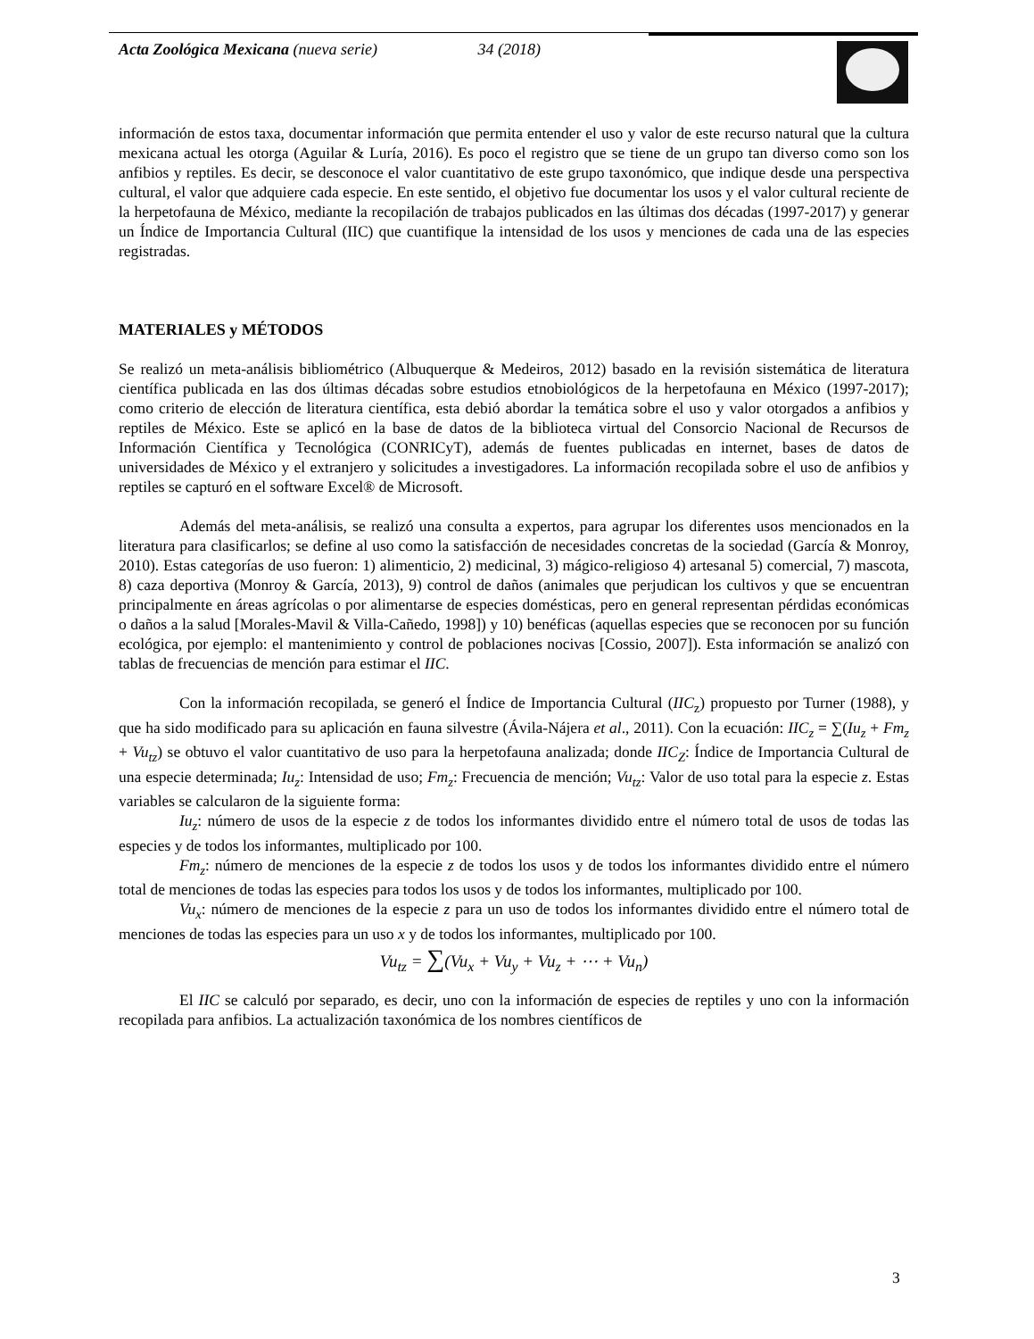Acta Zoológica Mexicana (nueva serie) 34 (2018)
información de estos taxa, documentar información que permita entender el uso y valor de este recurso natural que la cultura mexicana actual les otorga (Aguilar & Luría, 2016). Es poco el registro que se tiene de un grupo tan diverso como son los anfibios y reptiles. Es decir, se desconoce el valor cuantitativo de este grupo taxonómico, que indique desde una perspectiva cultural, el valor que adquiere cada especie. En este sentido, el objetivo fue documentar los usos y el valor cultural reciente de la herpetofauna de México, mediante la recopilación de trabajos publicados en las últimas dos décadas (1997-2017) y generar un Índice de Importancia Cultural (IIC) que cuantifique la intensidad de los usos y menciones de cada una de las especies registradas.
MATERIALES y MÉTODOS
Se realizó un meta-análisis bibliométrico (Albuquerque & Medeiros, 2012) basado en la revisión sistemática de literatura científica publicada en las dos últimas décadas sobre estudios etnobiológicos de la herpetofauna en México (1997-2017); como criterio de elección de literatura científica, esta debió abordar la temática sobre el uso y valor otorgados a anfibios y reptiles de México. Este se aplicó en la base de datos de la biblioteca virtual del Consorcio Nacional de Recursos de Información Científica y Tecnológica (CONRICyT), además de fuentes publicadas en internet, bases de datos de universidades de México y el extranjero y solicitudes a investigadores. La información recopilada sobre el uso de anfibios y reptiles se capturó en el software Excel® de Microsoft.
Además del meta-análisis, se realizó una consulta a expertos, para agrupar los diferentes usos mencionados en la literatura para clasificarlos; se define al uso como la satisfacción de necesidades concretas de la sociedad (García & Monroy, 2010). Estas categorías de uso fueron: 1) alimenticio, 2) medicinal, 3) mágico-religioso 4) artesanal 5) comercial, 7) mascota, 8) caza deportiva (Monroy & García, 2013), 9) control de daños (animales que perjudican los cultivos y que se encuentran principalmente en áreas agrícolas o por alimentarse de especies domésticas, pero en general representan pérdidas económicas o daños a la salud [Morales-Mavil & Villa-Cañedo, 1998]) y 10) benéficas (aquellas especies que se reconocen por su función ecológica, por ejemplo: el mantenimiento y control de poblaciones nocivas [Cossio, 2007]). Esta información se analizó con tablas de frecuencias de mención para estimar el IIC.
Con la información recopilada, se generó el Índice de Importancia Cultural (IIC<sub>z</sub>) propuesto por Turner (1988), y que ha sido modificado para su aplicación en fauna silvestre (Ávila-Nájera et al., 2011). Con la ecuación: IIC<sub>z</sub> = ∑(Iu<sub>z</sub> + Fm<sub>z</sub> + Vu<sub>tz</sub>) se obtuvo el valor cuantitativo de uso para la herpetofauna analizada; donde IIC<sub>Z</sub>: Índice de Importancia Cultural de una especie determinada; Iu<sub>z</sub>: Intensidad de uso; Fm<sub>z</sub>: Frecuencia de mención; Vu<sub>tz</sub>: Valor de uso total para la especie z. Estas variables se calcularon de la siguiente forma:
Iu<sub>z</sub>: número de usos de la especie z de todos los informantes dividido entre el número total de usos de todas las especies y de todos los informantes, multiplicado por 100.
Fm<sub>z</sub>: número de menciones de la especie z de todos los usos y de todos los informantes dividido entre el número total de menciones de todas las especies para todos los usos y de todos los informantes, multiplicado por 100.
Vu<sub>x</sub>: número de menciones de la especie z para un uso de todos los informantes dividido entre el número total de menciones de todas las especies para un uso x y de todos los informantes, multiplicado por 100.
Vu<sub>tz</sub> = ∑(Vu<sub>x</sub> + Vu<sub>y</sub> + Vu<sub>z</sub> + ⋯ + Vu<sub>n</sub>)
El IIC se calculó por separado, es decir, uno con la información de especies de reptiles y uno con la información recopilada para anfibios. La actualización taxonómica de los nombres científicos de
3